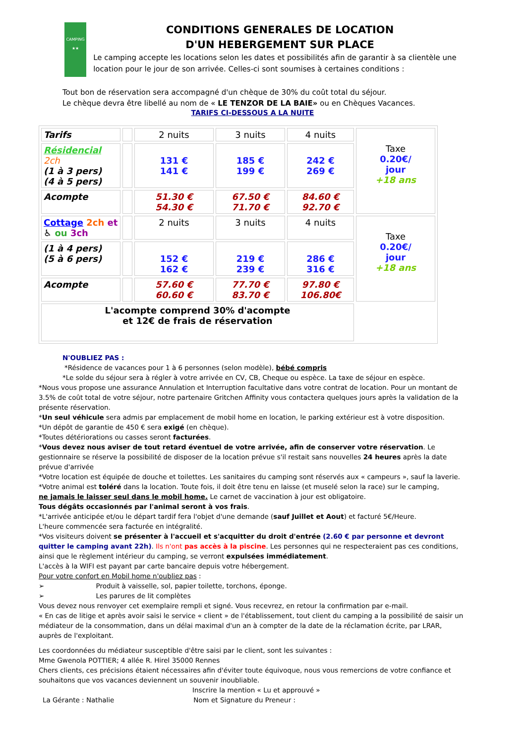CAMPING
★★
CONDITIONS GENERALES DE LOCATION
D'UN HEBERGEMENT SUR PLACE
Le camping accepte les locations selon les dates et possibilités afin de garantir à sa clientèle une location pour le jour de son arrivée. Celles-ci sont soumises à certaines conditions :
Tout bon de réservation sera accompagné d'un chèque de 30% du coût total du séjour.
Le chèque devra être libellé au nom de « LE TENZOR DE LA BAIE» ou en Chèques Vacances.
TARIFS CI-DESSOUS A LA NUITE
| Tarifs | | 2 nuits | 3 nuits | 4 nuits | Taxe 0.20€/ jour +18 ans |
| Résidencial 2ch (1 à 3 pers) (4 à 5 pers) | | 131 € 141 € | 185 € 199 € | 242 € 269 € | |
| Acompte | | 51.30 € 54.30 € | 67.50 € 71.70 € | 84.60 € 92.70 € | |
| Cottage 2ch et ♿ ou 3ch | | 2 nuits | 3 nuits | 4 nuits | Taxe 0.20€/ jour +18 ans |
| (1 à 4 pers) (5 à 6 pers) | | 152 € 162 € | 219 € 239 € | 286 € 316 € | |
| Acompte | | 57.60 € 60.60 € | 77.70 € 83.70 € | 97.80 € 106.80€ | |
| L'acompte comprend 30% d'acompte et 12€ de frais de réservation | | | | | |
N'OUBLIEZ PAS :
*Résidence de vacances pour 1 à 6 personnes (selon modèle), bébé compris
*Le solde du séjour sera à régler à votre arrivée en CV, CB, Cheque ou espèce. La taxe de séjour en espèce.
*Nous vous propose une assurance Annulation et Interruption facultative dans votre contrat de location. Pour un montant de 3.5% de coût total de votre séjour, notre partenaire Gritchen Affinity vous contactera quelques jours après la validation de la présente réservation.
*Un seul véhicule sera admis par emplacement de mobil home en location, le parking extérieur est à votre disposition.
*Un dépôt de garantie de 450 € sera exigé (en chèque).
*Toutes détériorations ou casses seront facturées.
*Vous devez nous aviser de tout retard éventuel de votre arrivée, afin de conserver votre réservation. Le gestionnaire se réserve la possibilité de disposer de la location prévue s'il restait sans nouvelles 24 heures après la date prévue d'arrivée
*Votre location est équipée de douche et toilettes. Les sanitaires du camping sont réservés aux « campeurs », sauf la laverie.
*Votre animal est toléré dans la location. Toute fois, il doit être tenu en laisse (et muselé selon la race) sur le camping,
ne jamais le laisser seul dans le mobil home. Le carnet de vaccination à jour est obligatoire.
Tous dégâts occasionnés par l'animal seront à vos frais.
*L'arrivée anticipée et/ou le départ tardif fera l'objet d'une demande (sauf Juillet et Aout) et facturé 5€/Heure.
L'heure commencée sera facturée en intégralité.
*Vos visiteurs doivent se présenter à l'accueil et s'acquitter du droit d'entrée (2.60 € par personne et devront quitter le camping avant 22h). Ils n'ont pas accès à la piscine. Les personnes qui ne respecteraient pas ces conditions, ainsi que le règlement intérieur du camping, se verront expulsées immédiatement.
L'accès à la WIFI est payant par carte bancaire depuis votre hébergement.
Pour votre confort en Mobil home n'oubliez pas :
➢ Produit à vaisselle, sol, papier toilette, torchons, éponge.
➢ Les parures de lit complètes
Vous devez nous renvoyer cet exemplaire rempli et signé. Vous recevrez, en retour la confirmation par e-mail.
« En cas de litige et après avoir saisi le service « client » de l'établissement, tout client du camping a la possibilité de saisir un médiateur de la consommation, dans un délai maximal d'un an à compter de la date de la réclamation écrite, par LRAR, auprès de l'exploitant.
Les coordonnées du médiateur susceptible d'être saisi par le client, sont les suivantes :
Mme Gwenola POTTIER; 4 allée R. Hirel 35000 Rennes
Chers clients, ces précisions étaient nécessaires afin d'éviter toute équivoque, nous vous remercions de votre confiance et souhaitons que vos vacances deviennent un souvenir inoubliable.
Inscrire la mention « Lu et approuvé »
La Gérante : Nathalie Nom et Signature du Preneur :